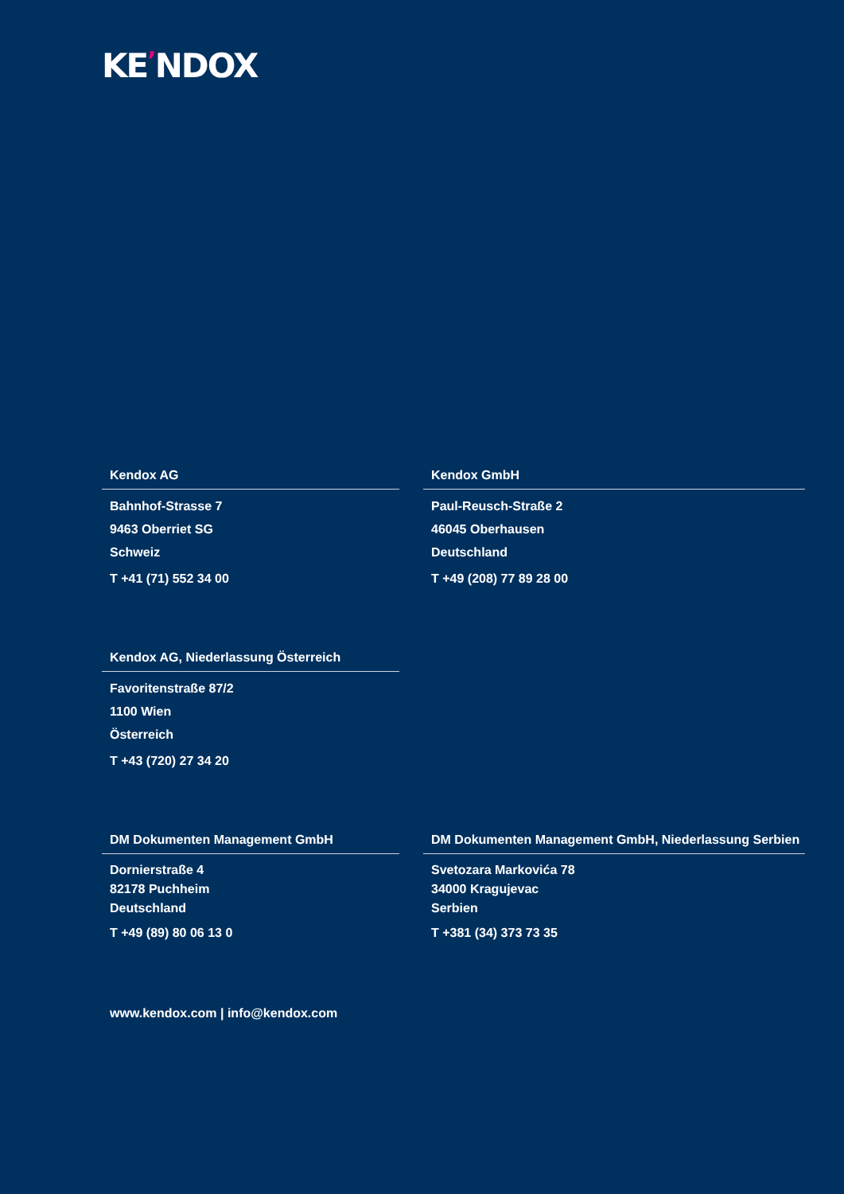KE’NDOX
Kendox AG
Bahnhof-Strasse 7
9463 Oberriet SG
Schweiz
T +41 (71) 552 34 00
Kendox GmbH
Paul-Reusch-Straße 2
46045 Oberhausen
Deutschland
T +49 (208) 77 89 28 00
Kendox AG, Niederlassung Österreich
Favoritenstraße 87/2
1100 Wien
Österreich
T +43 (720) 27 34 20
DM Dokumenten Management GmbH
Dornierstraße 4
82178 Puchheim
Deutschland
T +49 (89) 80 06 13 0
DM Dokumenten Management GmbH, Niederlassung Serbien
Svetozara Markovića 78
34000 Kragujevac
Serbien
T +381 (34) 373 73 35
www.kendox.com | info@kendox.com